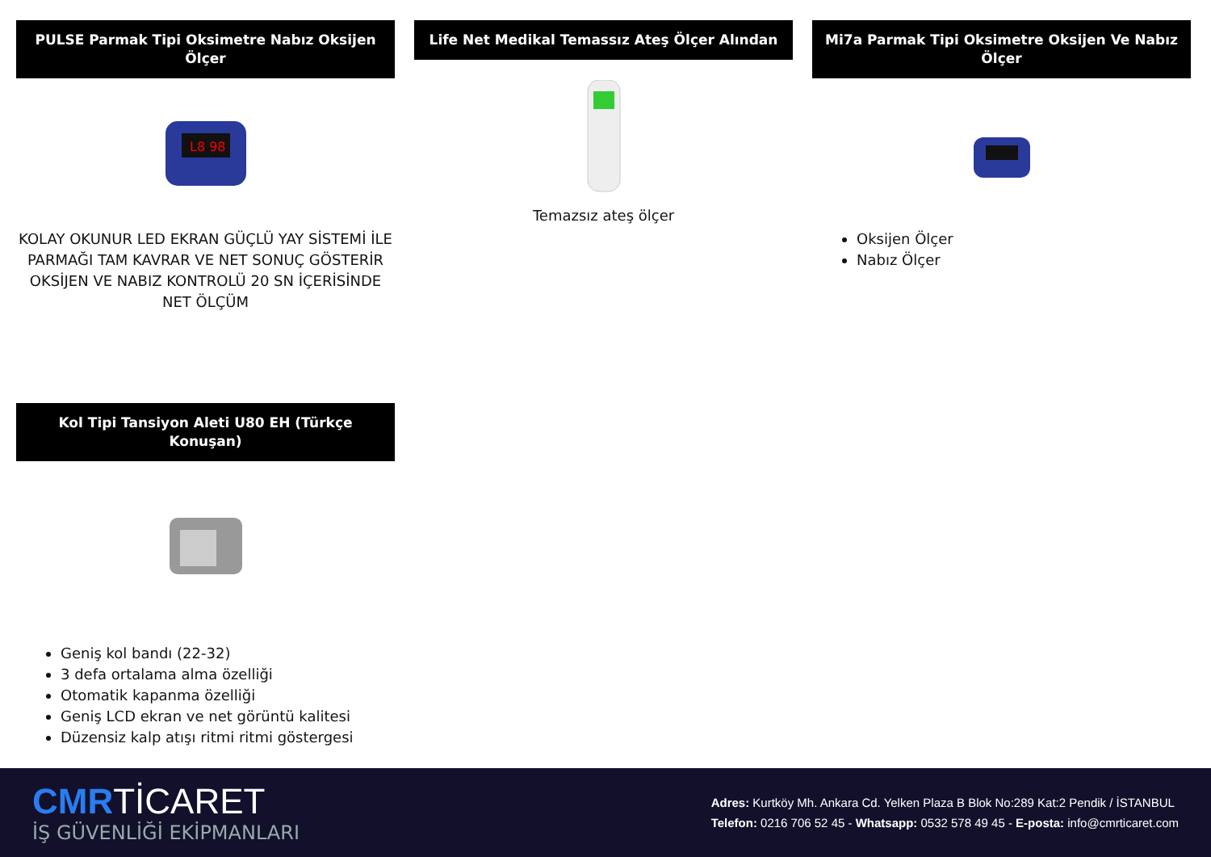PULSE Parmak Tipi Oksimetre Nabız Oksijen Ölçer
L8 98
KOLAY OKUNUR LED EKRAN GÜÇLÜ YAY SİSTEMİ İLE PARMAĞI TAM KAVRAR VE NET SONUÇ GÖSTERİR OKSİJEN VE NABIZ KONTROLÜ 20 SN İÇERİSİNDE NET ÖLÇÜM
Life Net Medikal Temassız Ateş Ölçer Alından
Temazsız ateş ölçer
Mi7a Parmak Tipi Oksimetre Oksijen Ve Nabız Ölçer
Oksijen Ölçer
Nabız Ölçer
Kol Tipi Tansiyon Aleti U80 EH (Türkçe Konuşan)
Geniş kol bandı (22-32)
3 defa ortalama alma özelliği
Otomatik kapanma özelliği
Geniş LCD ekran ve net görüntü kalitesi
Düzensiz kalp atışı ritmi ritmi göstergesi
CMRTİCARET
İŞ GÜVENLİĞİ EKİPMANLARI
Adres: Kurtköy Mh. Ankara Cd. Yelken Plaza B Blok No:289 Kat:2 Pendik / İSTANBUL
Telefon: 0216 706 52 45 - Whatsapp: 0532 578 49 45 - E-posta: info@cmrticaret.com